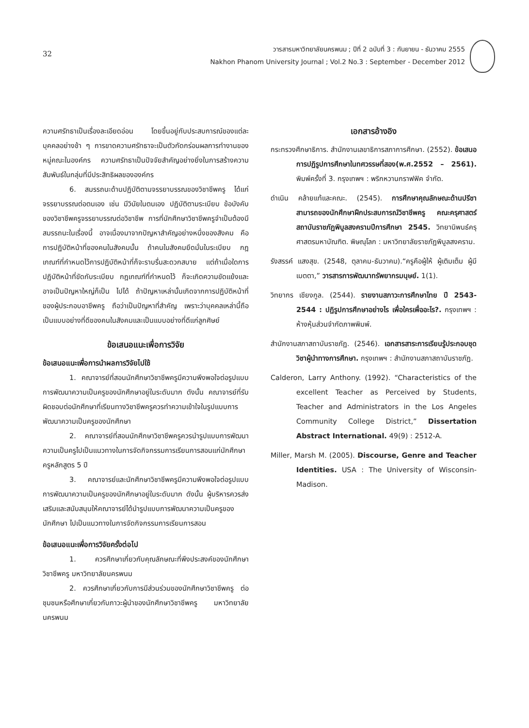32
วารสารมหาวิทยาลัยนครพนม ; ปีที่ 2 ฉบับที่ 3 : กันยายน - ธันวาคม 2555
Nakhon Phanom University Journal ; Vol.2 No.3 : September - December 2012
ความศรัทธาเป็นเรื่องละเอียดอ่อน โดยขึ้นอยู่กับประสบการณ์ของแต่ละบุคคลอย่างช้า ๆ การขาดความศรัทธาจะเป็นตัวกัดกร่อนผลการทำงานของหมู่คณะในองค์กร ความศรัทธาเป็นปัจจัยสำคัญอย่างยิ่งในการสร้างความสัมพันธ์ในกลุ่มที่มีประสิทธิผลขององค์กร
6. สมรรถนะด้านปฏิบัติตามจรรยาบรรณของวิชาชีพครู ได้แก่ จรรยาบรรณต่อตนเอง เช่น มีวินัยในตนเอง ปฏิบัติตามระเบียบ ข้อบังคับของวิชาชีพครูจรรยาบรรณต่อวิชาชีพ การที่นักศึกษาวิชาชีพครูจำเป็นต้องมีสมรรถนะในเรื่องนี้ อาจเนื่องมาจากปัญหาสำคัญอย่างหนึ่งของสังคม คือการปฏิบัติหน้าที่ของคนในสังคมนั้น ถ้าคนในสังคมยึดมั่นในระเบียบ กฎเกณฑ์ที่กำหนดไว้การปฏิบัติหน้าที่ก็จะราบรื่นสะดวกสบาย แต่ถ้าเมื่อใดการปฏิบัติหน้าที่ขัดกับระเบียบ กฎเกณฑ์ที่กำหนดไว้ ก็จะเกิดความขัดแย้งและอาจเป็นปัญหาใหญ่ก็เป็น ไปได้ ถ้าปัญหาเหล่านั้นเกิดจากการปฏิบัติหน้าที่ของผู้ประกอบอาชีพครู ถือว่าเป็นปัญหาที่สำคัญ เพราะว่าบุคคลเหล่านี้ถือเป็นแบบอย่างที่ดีของคนในสังคมและเป็นแบบอย่างที่ดีแก่ลูกศิษย์
ข้อเสนอแนะเพื่อการวิจัย
ข้อเสนอแนะเพื่อการนำผลการวิจัยไปใช้
1. คณาจารย์ที่สอนนักศึกษาวิชาชีพครูมีความพึงพอใจต่อรูปแบบการพัฒนาความเป็นครูของนักศึกษาอยู่ในระดับมาก ดังนั้น คณาจารย์ที่รับผิดชอบต่อนักศึกษาที่เรียนทางวิชาชีพครูควรทำความเข้าใจในรูปแบบการพัฒนาความเป็นครูของนักศึกษา
2. คณาจารย์ที่สอนนักศึกษาวิชาชีพครูควรนำรูปแบบการพัฒนาความเป็นครูไปเป็นแนวทางในการจัดกิจกรรมการเรียนการสอนแก่นักศึกษาครูหลักสูตร 5 ปี
3. คณาจารย์และนักศึกษาวิชาชีพครูมีความพึงพอใจต่อรูปแบบการพัฒนาความเป็นครูของนักศึกษาอยู่ในระดับมาก ดังนั้น ผู้บริหารควรส่งเสริมและสนับสนุนให้คณาจารย์ได้นำรูปแบบการพัฒนาความเป็นครูของนักศึกษา ไปเป็นแนวทางในการจัดกิจกรรมการเรียนการสอน
ข้อเสนอแนะเพื่อการวิจัยครั้งต่อไป
1. ควรศึกษาเกี่ยวกับคุณลักษณะที่พึงประสงค์ของนักศึกษาวิชาชีพครู มหาวิทยาลัยนครพนม
2. ควรศึกษาเกี่ยวกับการมีส่วนร่วมของนักศึกษาวิชาชีพครู ต่อชุมชนหรือศึกษาเกี่ยวกับภาวะผู้นำของนักศึกษาวิชาชีพครู มหาวิทยาลัยนครพนม
เอกสารอ้างอิง
กระทรวงศึกษาธิการ. สำนักงานเลขาธิการสภาการศึกษา. (2552). ข้อเสนอการปฏิรูปการศึกษาในทศวรรษที่สอง(พ.ศ.2552 – 2561). พิมพ์ครั้งที่ 3. กรุงเทพฯ : พริกหวานกราฟฟิค จำกัด.
ดำเนิน คล้ายแท้และคณะ. (2545). การศึกษาคุณลักษณะด้านปรีชาสามารถของนักศึกษาฝึกประสบการณ์วิชาชีพครู คณะครุศาสตร์ สถาบันราชภัฏพิบูลสงครามปีการศึกษา 2545. วิทยานิพนธ์ครุศาสตรมหาบัณฑิต. พิษณุโลก : มหาวิทยาลัยราชภัฏพิบูลสงคราม.
รังสรรค์ แสงสุข. (2548, ตุลาคม-ธันวาคม).“ครูคือผู้ให้ ผู้เติมเต็ม ผู้มีเมตตา,” วารสารการพัฒนาทรัพยากรมนุษย์. 1(1).
วิทยากร เชียงกูล. (2544). รายงานสภาวะการศึกษาไทย ปี 2543-2544 : ปฏิรูปการศึกษาอย่างไร เพื่อใครเพื่ออะไร?. กรุงเทพฯ : ห้างหุ้นส่วนจำกัดภาพพิมพ์.
สำนักงานสภาสถาบันราชภัฏ. (2546). เอกสารสาระการเรียนรู้ประกอบชุดวิชาผู้นำทางการศึกษา. กรุงเทพฯ : สำนักงานสภาสถาบันราชภัฏ.
Calderon, Larry Anthony. (1992). “Characteristics of the excellent Teacher as Perceived by Students, Teacher and Administrators in the Los Angeles Community College District,” Dissertation Abstract International. 49(9) : 2512-A.
Miller, Marsh M. (2005). Discourse, Genre and Teacher Identities. USA : The University of Wisconsin-Madison.